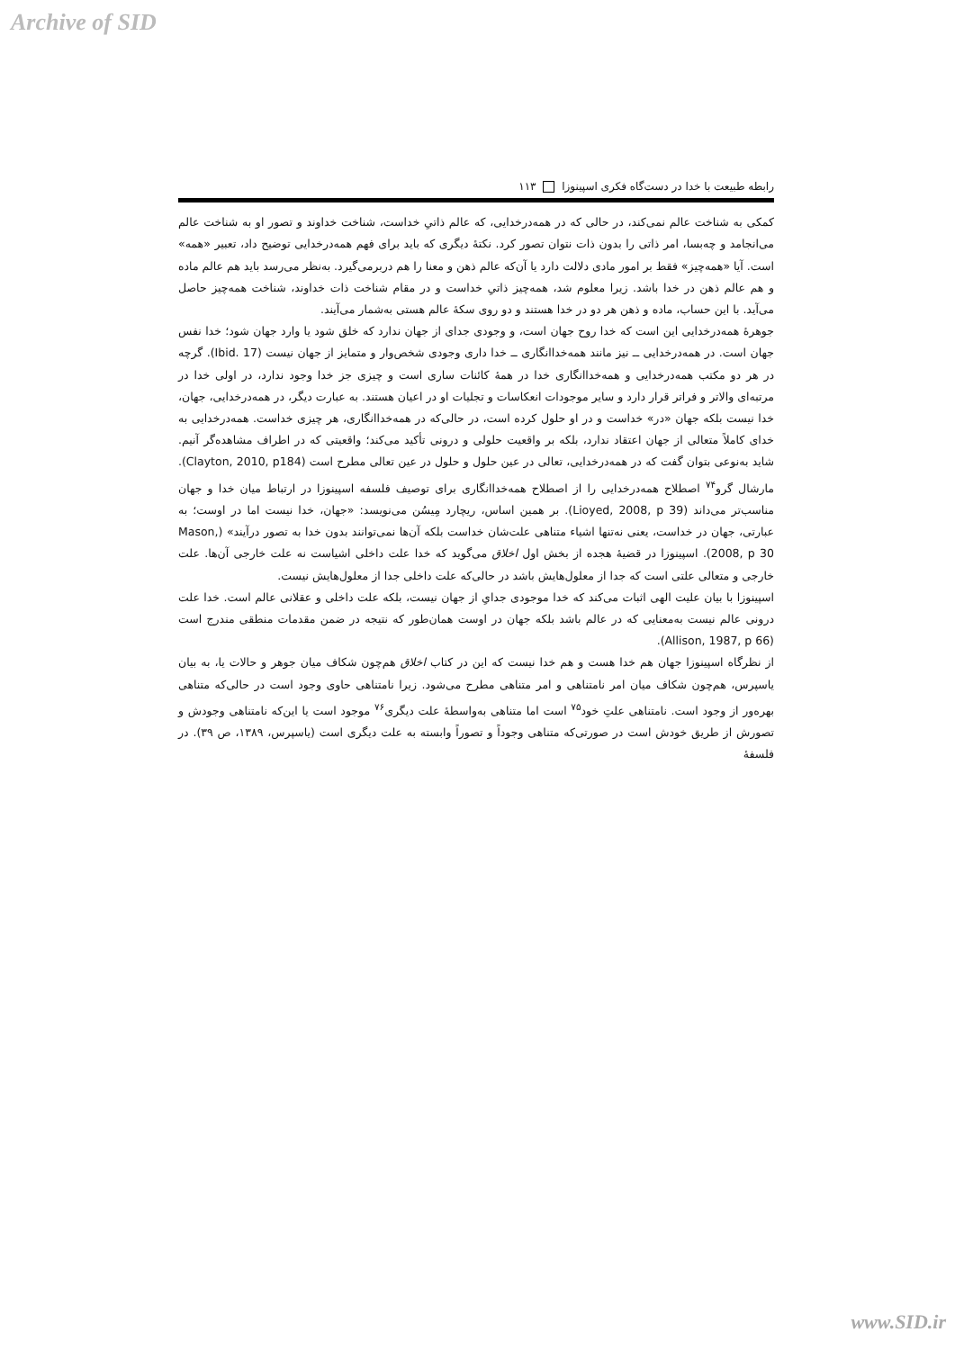Archive of SID
رابطه طبیعت با خدا در دست‌گاه فکری اسپینوزا ۱۱۳
کمکی به شناخت عالم نمی‌کند، در حالی که در همه‌درخدایی، که عالم ذاتیِ خداست، شناخت خداوند و تصور او به شناخت عالم می‌انجامد و چه‌بسا، امر ذاتی را بدون ذات نتوان تصور کرد. نکتهٔ دیگری که باید برای فهم همه‌درخدایی توضیح داد، تعبیر «همه» است. آیا «همه‌چیز» فقط بر امور مادی دلالت دارد یا آن‌که عالم ذهن و معنا را هم دربرمی‌گیرد. به‌نظر می‌رسد باید هم عالم ماده و هم عالم ذهن در خدا باشد. زیرا معلوم شد، همه‌چیز ذاتیِ خداست و در مقام شناخت ذات خداوند، شناخت همه‌چیز حاصل می‌آید. با این حساب، ماده و ذهن هر دو در خدا هستند و دو روی سکهٔ عالم هستی به‌شمار می‌آیند.
جوهرهٔ همه‌درخدایی این است که خدا روح جهان است، و وجودی جدای از جهان ندارد که خلق شود یا وارد جهان شود؛ خدا نفس جهان است. در همه‌درخدایی ــ نیز مانند همه‌خداانگاری ــ خدا داری وجودی شخص‌وار و متمایز از جهان نیست (Ibid. 17). گرچه در هر دو مکتب همه‌درخدایی و همه‌خداانگاری خدا در همهٔ کائنات ساری است و چیزی جز خدا وجود ندارد، در اولی خدا در مرتبه‌ای والاتر و فراتر قرار دارد و سایر موجودات انعکاسات و تجلیات او در اعیان هستند. به عبارت دیگر، در همه‌درخدایی، جهان، خدا نیست بلکه جهان «در» خداست و در او حلول کرده است، در حالی‌که در همه‌خداانگاری، هر چیزی خداست. همه‌درخدایی به خدای کاملاً متعالی از جهان اعتقاد ندارد، بلکه بر واقعیت حلولی و درونی تأکید می‌کند؛ واقعیتی که در اطراف مشاهده‌گر آنیم. شاید به‌نوعی بتوان گفت که در همه‌درخدایی، تعالی در عین حلول و حلول در عین تعالی مطرح است (Clayton, 2010, p184). مارشال گرو<sup>۷۴</sup> اصطلاح همه‌درخدایی را از اصطلاح همه‌خداانگاری برای توصیف فلسفه اسپینوزا در ارتباط میان خدا و جهان مناسب‌تر می‌داند (Lioyed, 2008, p 39). بر همین اساس، ریچارد مِیسُن می‌نویسد: «جهان، خدا نیست اما در اوست؛ به عبارتی، جهان در خداست، یعنی نه‌تنها اشیاء متناهی علت‌شان خداست بلکه آن‌ها نمی‌توانند بدون خدا به تصور درآیند» (Mason, 2008, p 30). اسپینوزا در قضیهٔ هجده از بخش اول اخلاق می‌گوید که خدا علت داخلی اشیاست نه علت خارجی آن‌ها. علت خارجی و متعالی علتی است که جدا از معلول‌هایش باشد در حالی‌که علت داخلی جدا از معلول‌هایش نیست.
اسپینوزا با بیان علیت الهی اثبات می‌کند که خدا موجودی جدایِ از جهان نیست، بلکه علت داخلی و عقلانی عالم است. خدا علت درونی عالم نیست به‌معنایی که در عالم باشد بلکه جهان در اوست همان‌طور که نتیجه در ضمن مقدمات منطقی مندرج است (Allison, 1987, p 66).
از نظرگاه اسپینوزا جهان هم خدا هست و هم خدا نیست که این در کتاب اخلاق هم‌چون شکاف میان جوهر و حالات یا، به بیان یاسپرس، هم‌چون شکاف میان امر نامتناهی و امر متناهی مطرح می‌شود. زیرا نامتناهی حاوی وجود است در حالی‌که متناهی بهره‌ور از وجود است. نامتناهی علتِ خود<sup>۷۵</sup> است اما متناهی به‌واسطهٔ علت دیگری<sup>۷۶</sup> موجود است یا این‌که نامتناهی وجودش و تصورش از طریق خودش است در صورتی‌که متناهی وجوداً و تصوراً وابسته به علت دیگری است (یاسپرس، ۱۳۸۹، ص ۳۹). در فلسفهٔ
www.SID.ir